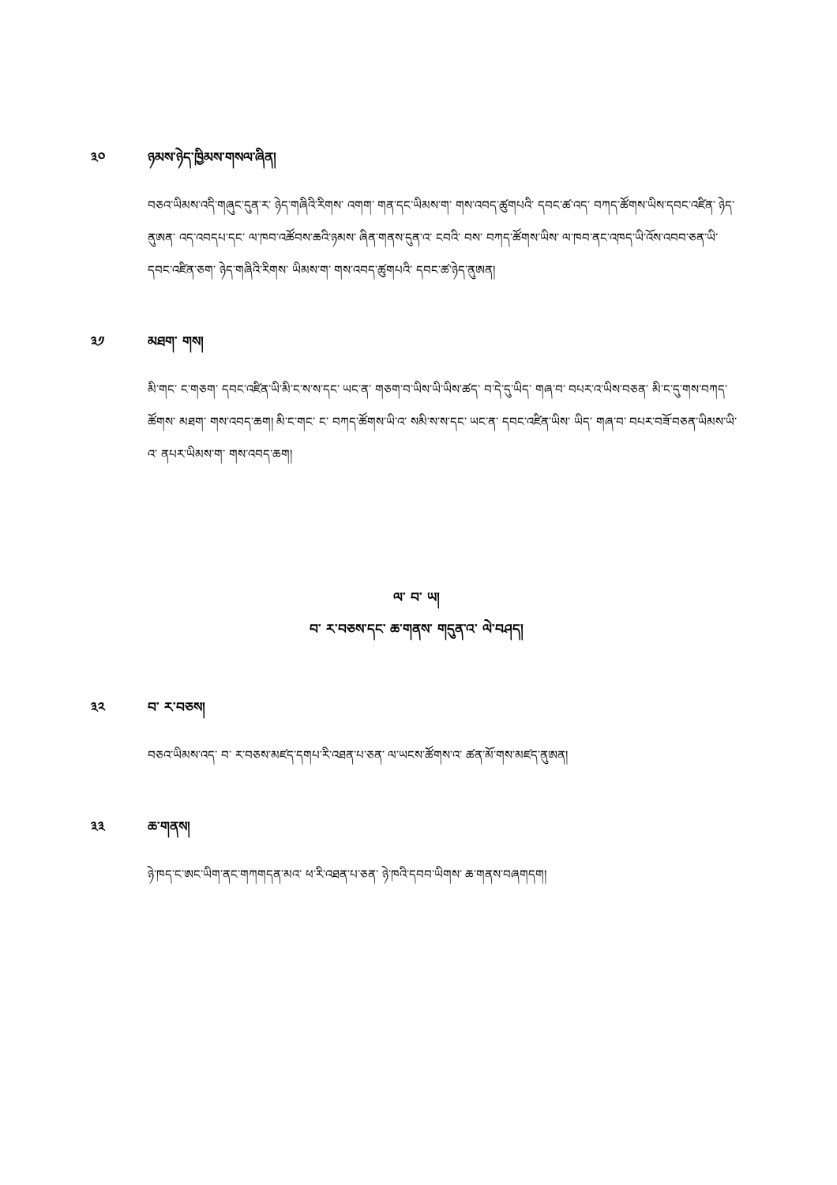༣༠ ཉམས་ཉེད་ཁྱིམས་གསལ་ཞིན།
བཅའ་ཡིམས་འདི་གཞུང་དུན་ར་ ཉེད་གཞིའི་རིགས་ འགག་ གན་དང་ཡིམས་ག་ གས་འབད་ཚུགཔའི་ དབང་ཚ་འད་ བཀད་ཚོགས་ཡིས་དབང་འཛིན་ ཉེད་ནུཨན་ འད་འབདཔ་དང་ ལ་ཁབ་འཚོབས་ཆའི་ཉམས་ ཞིན་གནས་དུན་འ་ ངབའི་ བས་ བཀད་ཚོགས་ཡིས་ ལ་ཁབ་ནང་འཁད་ཡི་འོས་འབབ་ཅན་ཡི་དབང་འཛིན་ཅག་ ཉེད་གཞིའི་རིགས་ ཡིམས་ག་ གས་འབད་ཚུགཔའི་ དབང་ཚ་ཉེད་ནུཨན།
༣༡ མཐག་ གས།
མི་གང་ ང་གཅག་ དབང་འཛིན་ཡི་མི་ང་ས་ས་དང་ ཡང་ན་ གཅག་བ་ཡིས་ཡི་ཡིས་ཚད་ བ་དེ་དུ་ཡིད་ གཞ་བ་ བཔར་འ་ཡིས་བཅན་ མི་ང་དུ་གས་བཀད་ཚོགས་ མཐག་ གས་འབད་ཆག། མི་ང་གང་ ང་ བཀད་ཚོགས་ཡི་འ་ སམི་ས་ས་དང་ ཡང་ན་ དབང་འཛིན་ཡིས་ ཡིད་ གཞ་བ་ བཔར་བཟོ་བཅན་ཡིམས་ཡི་འ་ ནཔར་ཡིམས་ག་ གས་འབད་ཆག།
ལ་ བ་ ཡ།
བ་ ར་བཅས་དང་ ཆ་གནས་ གདུན་འ་ ལེ་བཤད།
༣༢ བ་ ར་བཅས།
བཅའ་ཡིམས་འད་ བ་ ར་བཅས་མཛད་དགཔ་རི་འཐན་པ་ཅན་ ལ་ཡངས་ཚོགས་འ་ ཚན་མོ་གས་མཛད་ནུཨན།
༣༣ ཆ་གནས།
ཉེ་ཁད་ང་ཨང་ཡིག་ནང་གཀགདན་མའ་ ཕ་རི་འཐན་པ་ཅན་ ཉེ་ཁའི་དབབ་ཡིགས་ ཆ་གནས་བཞགདག།